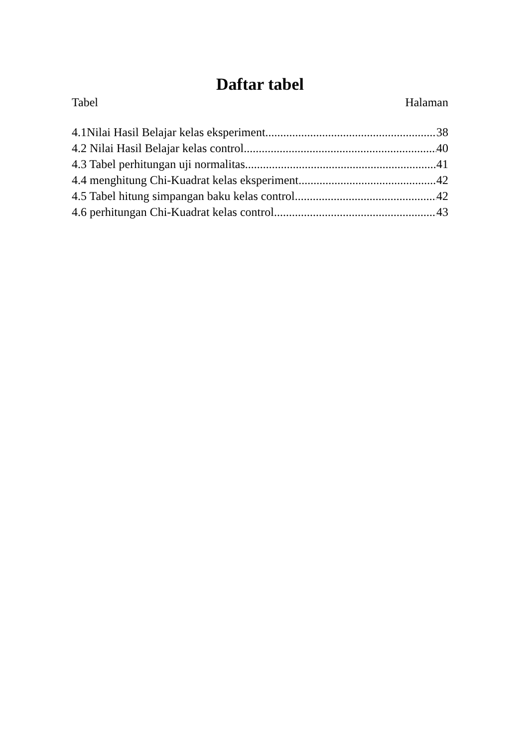Daftar tabel
Tabel Halaman
4.1Nilai Hasil Belajar kelas eksperiment 38
4.2 Nilai Hasil Belajar kelas control 40
4.3 Tabel perhitungan uji normalitas 41
4.4 menghitung Chi-Kuadrat kelas eksperiment 42
4.5 Tabel hitung simpangan baku kelas control 42
4.6 perhitungan Chi-Kuadrat kelas control 43